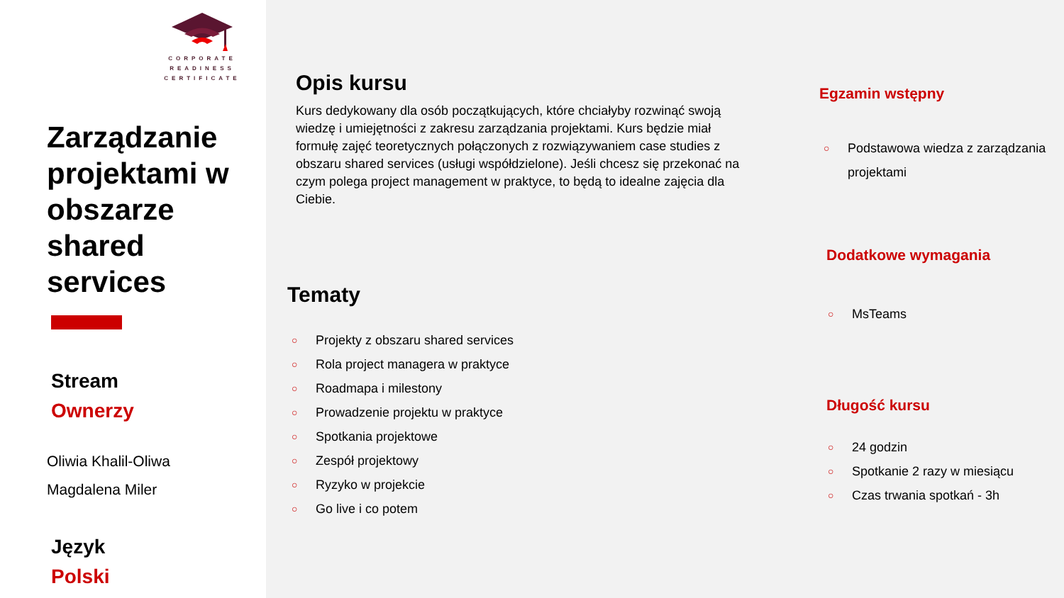CORPORATE READINESS
CERTIFICATE
Zarządzanie projektami w obszarze shared services
Stream
Ownerzy
Oliwia Khalil-Oliwa
Magdalena Miler
Język
Polski
Opis kursu
Kurs dedykowany dla osób początkujących, które chciałyby rozwinąć swoją wiedzę i umiejętności z zakresu zarządzania projektami. Kurs będzie miał formułę zajęć teoretycznych połączonych z rozwiązywaniem case studies z obszaru shared services (usługi współdzielone). Jeśli chcesz się przekonać na czym polega project management w praktyce, to będą to idealne zajęcia dla Ciebie.
Tematy
○ Projekty z obszaru shared services
○ Rola project managera w praktyce
○ Roadmapa i milestony
○ Prowadzenie projektu w praktyce
○ Spotkania projektowe
○ Zespół projektowy
○ Ryzyko w projekcie
○ Go live i co potem
Egzamin wstępny
○ Podstawowa wiedza z zarządzania projektami
Dodatkowe wymagania
○ MsTeams
Długość kursu
○ 24 godzin
○ Spotkanie 2 razy w miesiącu
○ Czas trwania spotkań - 3h